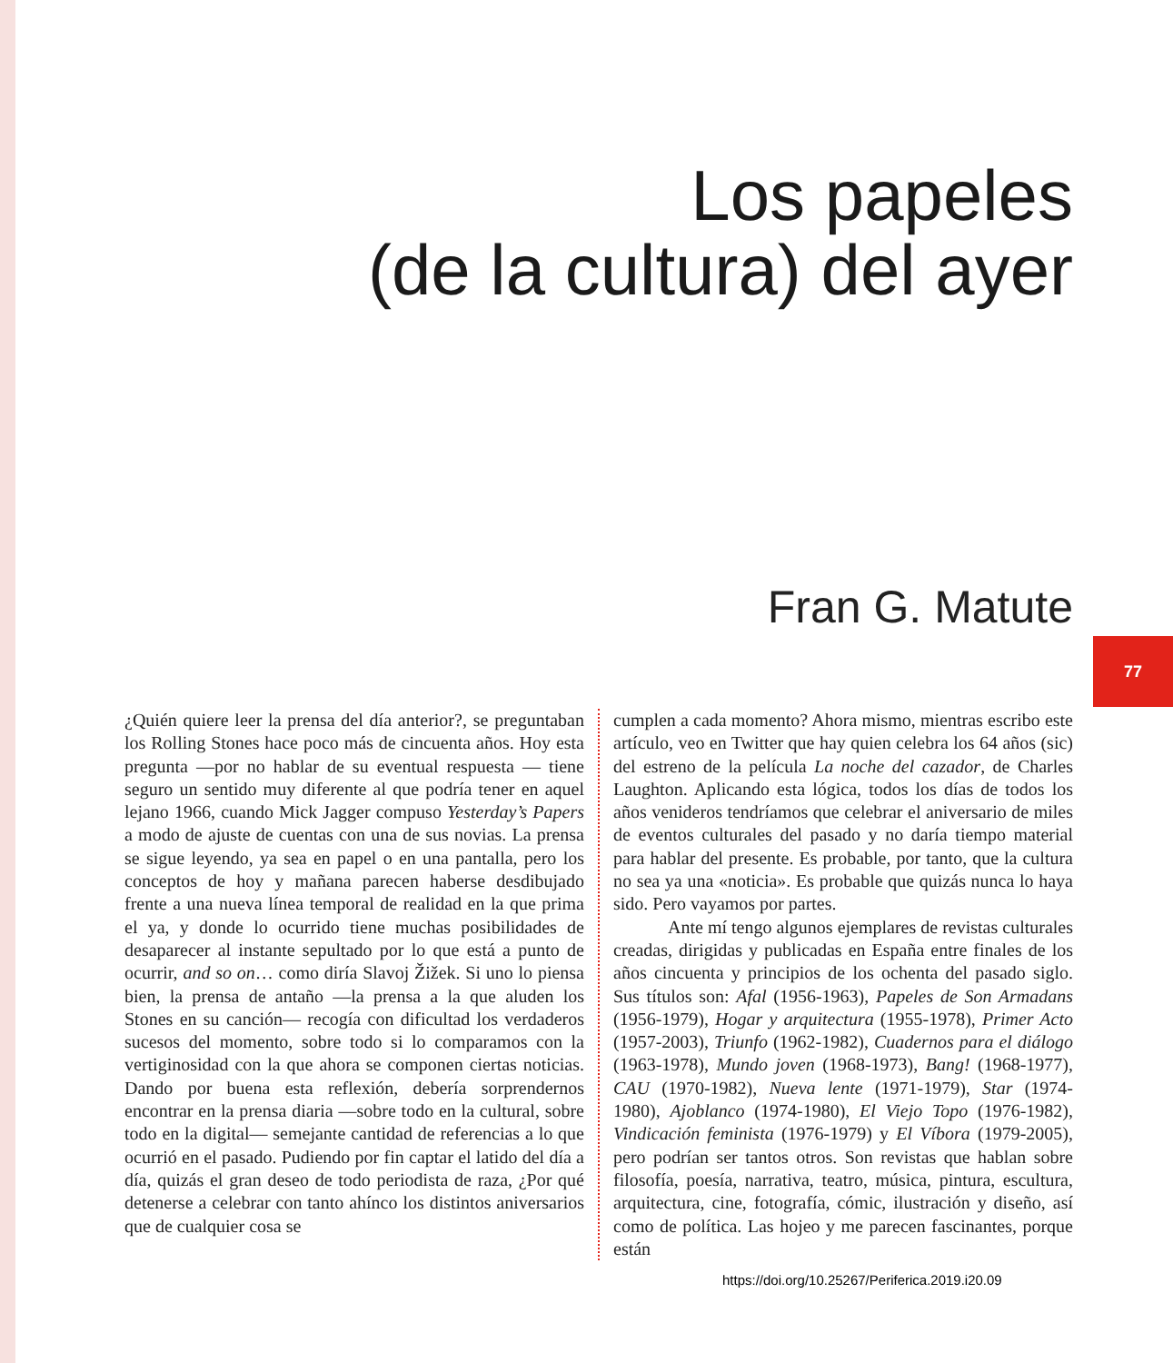Los papeles
(de la cultura) del ayer
Fran G. Matute
77
¿Quién quiere leer la prensa del día anterior?, se preguntaban los Rolling Stones hace poco más de cincuenta años. Hoy esta pregunta —por no hablar de su eventual respuesta — tiene seguro un sentido muy diferente al que podría tener en aquel lejano 1966, cuando Mick Jagger compuso Yesterday’s Papers a modo de ajuste de cuentas con una de sus novias. La prensa se sigue leyendo, ya sea en papel o en una pantalla, pero los conceptos de hoy y mañana parecen haberse desdibujado frente a una nueva línea temporal de realidad en la que prima el ya, y donde lo ocurrido tiene muchas posibilidades de desaparecer al instante sepultado por lo que está a punto de ocurrir, and so on… como diría Slavoj Žižek. Si uno lo piensa bien, la prensa de antaño —la prensa a la que aluden los Stones en su canción— recogía con dificultad los verdaderos sucesos del momento, sobre todo si lo comparamos con la vertiginosidad con la que ahora se componen ciertas noticias. Dando por buena esta reflexión, debería sorprendernos encontrar en la prensa diaria —sobre todo en la cultural, sobre todo en la digital— semejante cantidad de referencias a lo que ocurrió en el pasado. Pudiendo por fin captar el latido del día a día, quizás el gran deseo de todo periodista de raza, ¿Por qué detenerse a celebrar con tanto ahínco los distintos aniversarios que de cualquier cosa se
cumplen a cada momento? Ahora mismo, mientras escribo este artículo, veo en Twitter que hay quien celebra los 64 años (sic) del estreno de la película La noche del cazador, de Charles Laughton. Aplicando esta lógica, todos los días de todos los años venideros tendríamos que celebrar el aniversario de miles de eventos culturales del pasado y no daría tiempo material para hablar del presente. Es probable, por tanto, que la cultura no sea ya una «noticia». Es probable que quizás nunca lo haya sido. Pero vayamos por partes.
Ante mí tengo algunos ejemplares de revistas culturales creadas, dirigidas y publicadas en España entre finales de los años cincuenta y principios de los ochenta del pasado siglo. Sus títulos son: Afal (1956-1963), Papeles de Son Armadans (1956-1979), Hogar y arquitectura (1955-1978), Primer Acto (1957-2003), Triunfo (1962-1982), Cuadernos para el diálogo (1963-1978), Mundo joven (1968-1973), Bang! (1968-1977), CAU (1970-1982), Nueva lente (1971-1979), Star (1974-1980), Ajoblanco (1974-1980), El Viejo Topo (1976-1982), Vindicación feminista (1976-1979) y El Víbora (1979-2005), pero podrían ser tantos otros. Son revistas que hablan sobre filosofía, poesía, narrativa, teatro, música, pintura, escultura, arquitectura, cine, fotografía, cómic, ilustración y diseño, así como de política. Las hojeo y me parecen fascinantes, porque están
https://doi.org/10.25267/Periferica.2019.i20.09